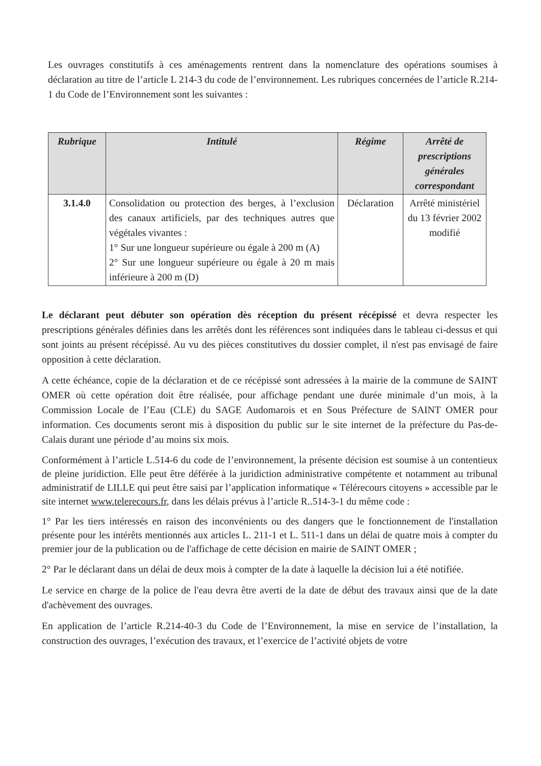Les ouvrages constitutifs à ces aménagements rentrent dans la nomenclature des opérations soumises à déclaration au titre de l’article L 214-3 du code de l’environnement. Les rubriques concernées de l’article R.214-1 du Code de l’Environnement sont les suivantes :
| Rubrique | Intitulé | Régime | Arrêté de prescriptions générales correspondant |
| --- | --- | --- | --- |
| 3.1.4.0 | Consolidation ou protection des berges, à l’exclusion des canaux artificiels, par des techniques autres que végétales vivantes : 1° Sur une longueur supérieure ou égale à 200 m (A) 2° Sur une longueur supérieure ou égale à 20 m mais inférieure à 200 m (D) | Déclaration | Arrêté ministériel du 13 février 2002 modifié |
Le déclarant peut débuter son opération dès réception du présent récépissé et devra respecter les prescriptions générales définies dans les arrêtés dont les références sont indiquées dans le tableau ci-dessus et qui sont joints au présent récépissé. Au vu des pièces constitutives du dossier complet, il n'est pas envisagé de faire opposition à cette déclaration.
A cette échéance, copie de la déclaration et de ce récépissé sont adressées à la mairie de la commune de SAINT OMER où cette opération doit être réalisée, pour affichage pendant une durée minimale d’un mois, à la Commission Locale de l’Eau (CLE) du SAGE Audomarois et en Sous Préfecture de SAINT OMER pour information. Ces documents seront mis à disposition du public sur le site internet de la préfecture du Pas-de-Calais durant une période d’au moins six mois.
Conformément à l’article L.514-6 du code de l’environnement, la présente décision est soumise à un contentieux de pleine juridiction. Elle peut être déférée à la juridiction administrative compétente et notamment au tribunal administratif de LILLE qui peut être saisi par l’application informatique « Télérecours citoyens » accessible par le site internet www.telerecours.fr, dans les délais prévus à l’article R..514-3-1 du même code :
1° Par les tiers intéressés en raison des inconvénients ou des dangers que le fonctionnement de l'installation présente pour les intérêts mentionnés aux articles L. 211-1 et L. 511-1 dans un délai de quatre mois à compter du premier jour de la publication ou de l'affichage de cette décision en mairie de SAINT OMER ;
2° Par le déclarant dans un délai de deux mois à compter de la date à laquelle la décision lui a été notifiée.
Le service en charge de la police de l'eau devra être averti de la date de début des travaux ainsi que de la date d'achèvement des ouvrages.
En application de l’article R.214-40-3 du Code de l’Environnement, la mise en service de l’installation, la construction des ouvrages, l’exécution des travaux, et l’exercice de l’activité objets de votre